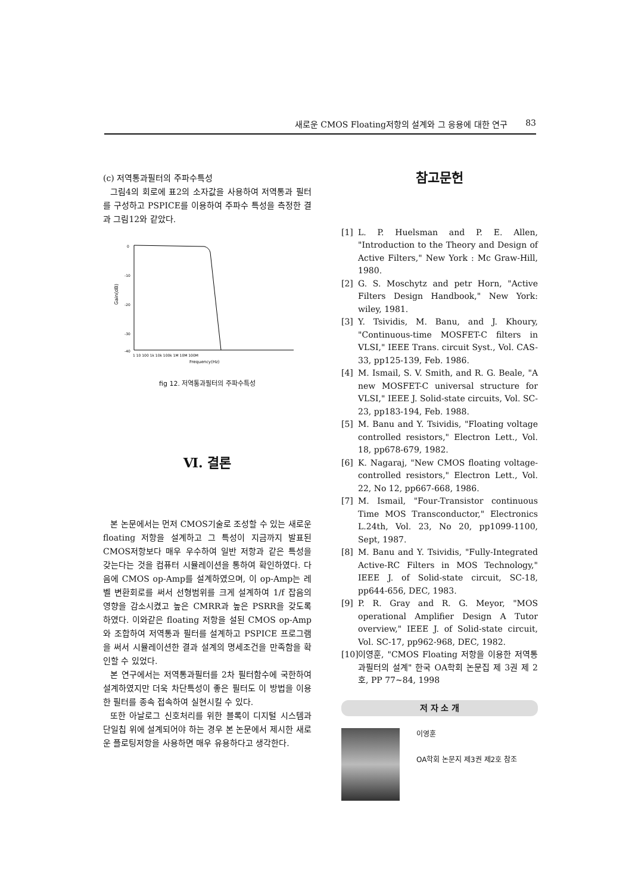새로운 CMOS Floating저항의 설계와 그 응용에 대한 연구 83
(c) 저역통과필터의 주파수특성
그림4의 회로에 표2의 소자값을 사용하여 저역통과 필터를 구성하고 PSPICE를 이용하여 주파수 특성을 측정한 결과 그림12와 같았다.
Gain(dB)
0
-10
-20
-30
-40
1 10 100 1k 10k 100k 1M 10M 100M
Frequency(Hz)
fig 12. 저역통과필터의 주파수특성
Ⅵ. 결론
본 논문에서는 먼저 CMOS기술로 조성할 수 있는 새로운 floating 저항을 설계하고 그 특성이 지금까지 발표된 CMOS저항보다 매우 우수하여 일반 저항과 같은 특성을 갖는다는 것을 컴퓨터 시뮬레이션을 통하여 확인하였다. 다음에 CMOS op-Amp를 설계하였으며, 이 op-Amp는 레벨 변환회로를 써서 선형범위를 크게 설계하여 1/f 잡음의 영향을 감소시켰고 높은 CMRR과 높은 PSRR을 갖도록 하였다. 이와같은 floating 저항을 설된 CMOS op-Amp와 조합하여 저역통과 필터를 설계하고 PSPICE 프로그램을 써서 시뮬레이션한 결과 설계의 명세조건을 만족함을 확인할 수 있었다.
본 연구에서는 저역통과필터를 2차 필터함수에 국한하여 설계하였지만 더욱 차단특성이 좋은 필터도 이 방법을 이용한 필터를 종속 접속하여 실현시킬 수 있다.
또한 아날로그 신호처리를 위한 블록이 디지털 시스템과 단일칩 위에 설계되어야 하는 경우 본 논문에서 제시한 새로운 플로팅저항을 사용하면 매우 유용하다고 생각한다.
참고문헌
[1] L. P. Huelsman and P. E. Allen, "Introduction to the Theory and Design of Active Filters," New York : Mc Graw-Hill, 1980.
[2] G. S. Moschytz and petr Horn, "Active Filters Design Handbook," New York: wiley, 1981.
[3] Y. Tsividis, M. Banu, and J. Khoury, "Continuous-time MOSFET-C filters in VLSI," IEEE Trans. circuit Syst., Vol. CAS-33, pp125-139, Feb. 1986.
[4] M. Ismail, S. V. Smith, and R. G. Beale, "A new MOSFET-C universal structure for VLSI," IEEE J. Solid-state circuits, Vol. SC-23, pp183-194, Feb. 1988.
[5] M. Banu and Y. Tsividis, "Floating voltage controlled resistors," Electron Lett., Vol. 18, pp678-679, 1982.
[6] K. Nagaraj, "New CMOS floating voltage-controlled resistors," Electron Lett., Vol. 22, No 12, pp667-668, 1986.
[7] M. Ismail, "Four-Transistor continuous Time MOS Transconductor," Electronics L.24th, Vol. 23, No 20, pp1099-1100, Sept, 1987.
[8] M. Banu and Y. Tsividis, "Fully-Integrated Active-RC Filters in MOS Technology," IEEE J. of Solid-state circuit, SC-18, pp644-656, DEC, 1983.
[9] P. R. Gray and R. G. Meyor, "MOS operational Amplifier Design A Tutor overview," IEEE J. of Solid-state circuit, Vol. SC-17, pp962-968, DEC, 1982.
[10] 이영훈, "CMOS Floating 저항을 이용한 저역통과필터의 설계" 한국 OA학회 논문집 제 3권 제 2호, PP 77~84, 1998
저 자 소 개
이영훈
OA학회 논문지 제3권 제2호 참조